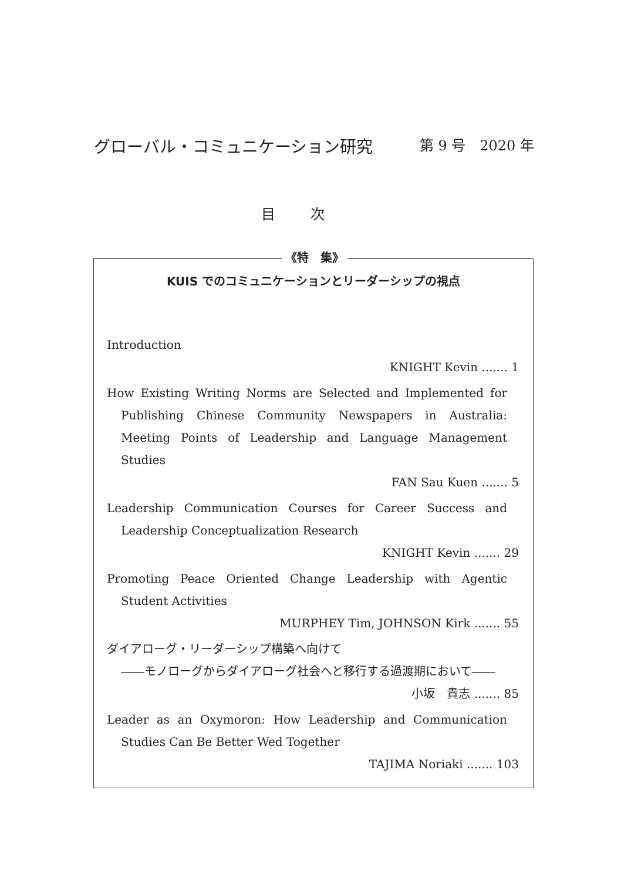グローバル・コミュニケーション研究 第 9 号　2020 年
目次
《特　集》
KUIS でのコミュニケーションとリーダーシップの視点
Introduction
KNIGHT Kevin ....... 1
How Existing Writing Norms are Selected and Implemented for Publishing Chinese Community Newspapers in Australia: Meeting Points of Leadership and Language Management Studies
FAN Sau Kuen ....... 5
Leadership Communication Courses for Career Success and Leadership Conceptualization Research
KNIGHT Kevin ....... 29
Promoting Peace Oriented Change Leadership with Agentic Student Activities
MURPHEY Tim, JOHNSON Kirk ....... 55
ダイアローグ・リーダーシップ構築へ向けて
――モノローグからダイアローグ社会へと移行する過渡期において――
小坂　貴志 ....... 85
Leader as an Oxymoron: How Leadership and Communication Studies Can Be Better Wed Together
TAJIMA Noriaki ....... 103